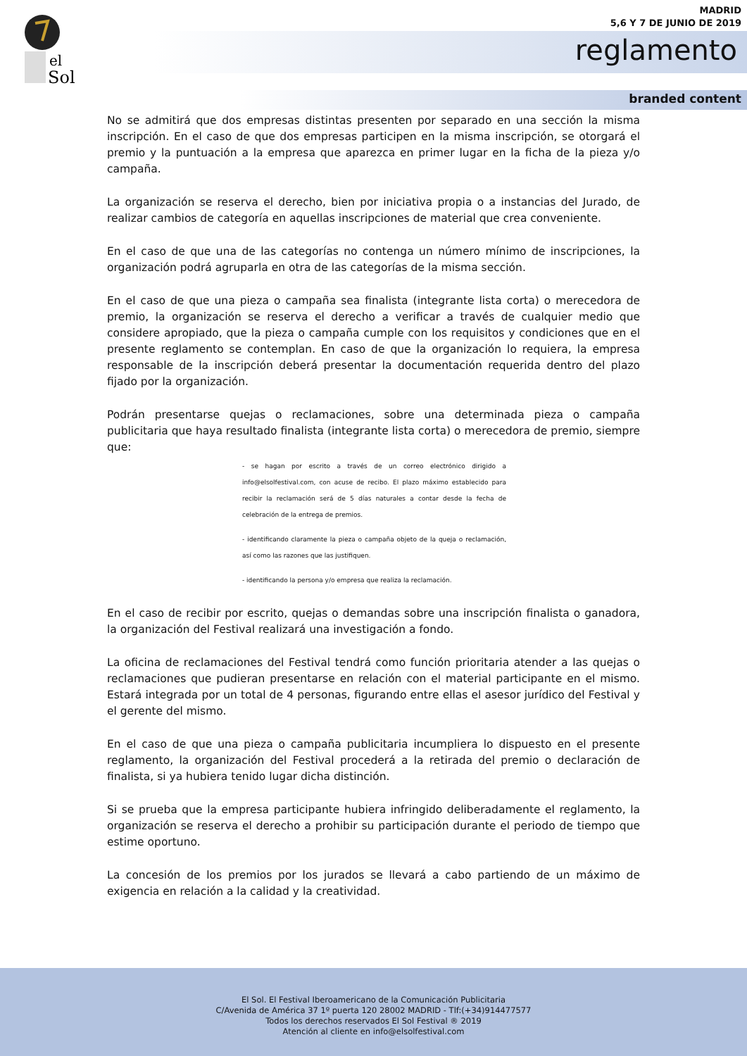el
Sol
MADRID
5,6 Y 7 DE JUNIO DE 2019
reglamento
branded content
No se admitirá que dos empresas distintas presenten por separado en una sección la misma inscripción. En el caso de que dos empresas participen en la misma inscripción, se otorgará el premio y la puntuación a la empresa que aparezca en primer lugar en la ficha de la pieza y/o campaña.
La organización se reserva el derecho, bien por iniciativa propia o a instancias del Jurado, de realizar cambios de categoría en aquellas inscripciones de material que crea conveniente.
En el caso de que una de las categorías no contenga un número mínimo de inscripciones, la organización podrá agruparla en otra de las categorías de la misma sección.
En el caso de que una pieza o campaña sea finalista (integrante lista corta) o merecedora de premio, la organización se reserva el derecho a verificar a través de cualquier medio que considere apropiado, que la pieza o campaña cumple con los requisitos y condiciones que en el presente reglamento se contemplan. En caso de que la organización lo requiera, la empresa responsable de la inscripción deberá presentar la documentación requerida dentro del plazo fijado por la organización.
Podrán presentarse quejas o reclamaciones, sobre una determinada pieza o campaña publicitaria que haya resultado finalista (integrante lista corta) o merecedora de premio, siempre que:
- se hagan por escrito a través de un correo electrónico dirigido a info@elsolfestival.com, con acuse de recibo. El plazo máximo establecido para recibir la reclamación será de 5 días naturales a contar desde la fecha de celebración de la entrega de premios.
- identificando claramente la pieza o campaña objeto de la queja o reclamación, así como las razones que las justifiquen.
- identificando la persona y/o empresa que realiza la reclamación.
En el caso de recibir por escrito, quejas o demandas sobre una inscripción finalista o ganadora, la organización del Festival realizará una investigación a fondo.
La oficina de reclamaciones del Festival tendrá como función prioritaria atender a las quejas o reclamaciones que pudieran presentarse en relación con el material participante en el mismo. Estará integrada por un total de 4 personas, figurando entre ellas el asesor jurídico del Festival y el gerente del mismo.
En el caso de que una pieza o campaña publicitaria incumpliera lo dispuesto en el presente reglamento, la organización del Festival procederá a la retirada del premio o declaración de finalista, si ya hubiera tenido lugar dicha distinción.
Si se prueba que la empresa participante hubiera infringido deliberadamente el reglamento, la organización se reserva el derecho a prohibir su participación durante el periodo de tiempo que estime oportuno.
La concesión de los premios por los jurados se llevará a cabo partiendo de un máximo de exigencia en relación a la calidad y la creatividad.
El Sol. El Festival Iberoamericano de la Comunicación Publicitaria
C/Avenida de América 37 1º puerta 120 28002 MADRID - Tlf:(+34)914477577
Todos los derechos reservados El Sol Festival ® 2019
Atención al cliente en info@elsolfestival.com